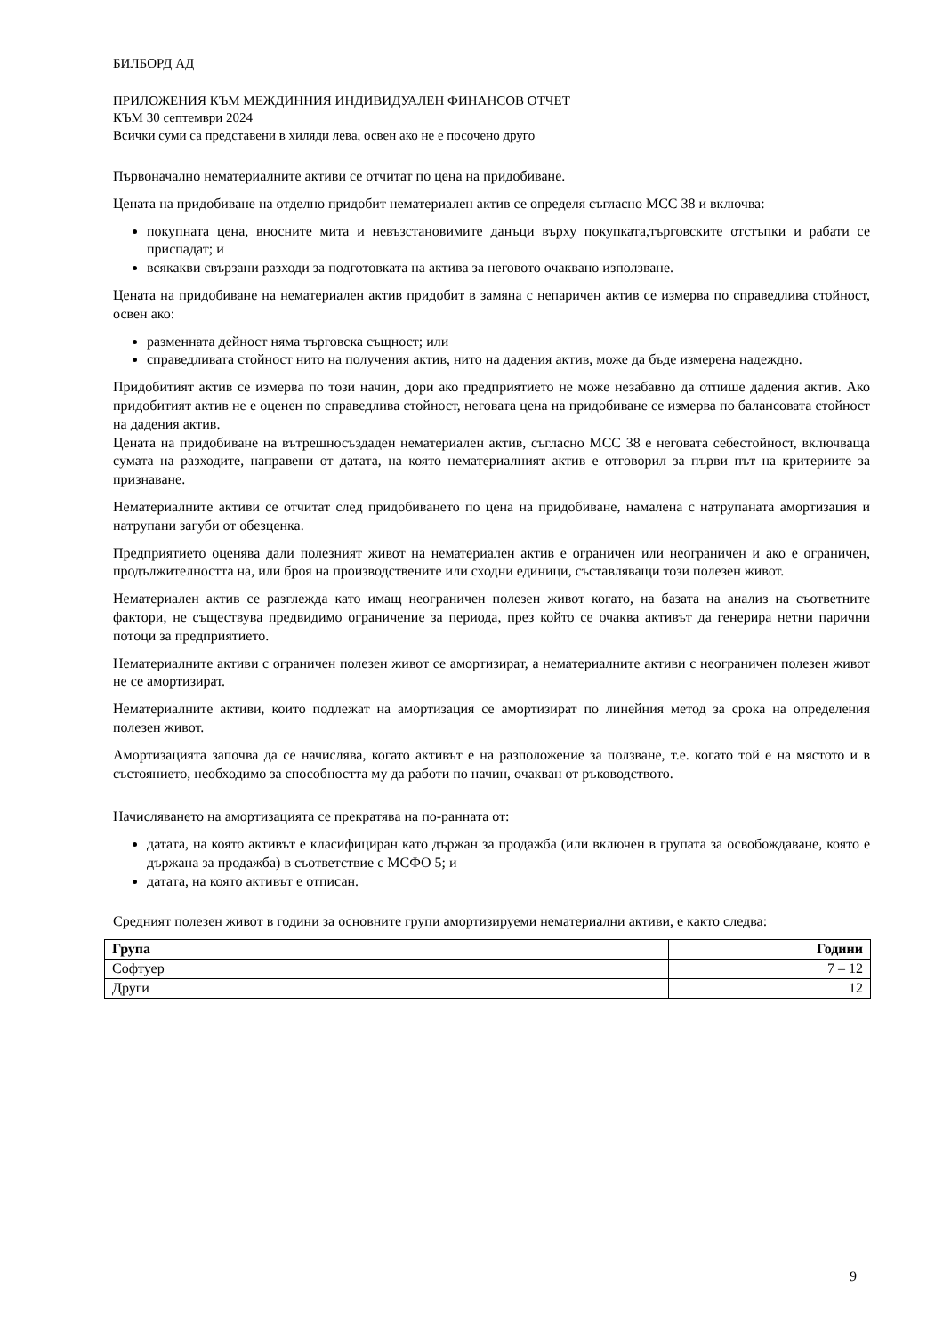БИЛБОРД АД
ПРИЛОЖЕНИЯ КЪМ МЕЖДИННИЯ ИНДИВИДУАЛЕН ФИНАНСОВ ОТЧЕТ
КЪМ 30 септември 2024
Всички суми са представени в хиляди лева, освен ако не е посочено друго
Първоначално нематериалните активи се отчитат по цена на придобиване.
Цената на придобиване на отделно придобит нематериален актив се определя съгласно МСС 38 и включва:
покупната цена, вносните мита и невъзстановимите данъци върху покупката,търговските отстъпки и рабати се приспадат; и
всякакви свързани разходи за подготовката на актива за неговото очаквано използване.
Цената на придобиване на нематериален актив придобит в замяна с непаричен актив се измерва по справедлива стойност, освен ако:
разменната дейност няма търговска същност; или
справедливата стойност нито на получения актив, нито на дадения актив, може да бъде измерена надеждно.
Придобитият актив се измерва по този начин, дори ако предприятието не може незабавно да отпише дадения актив. Ако придобитият актив не е оценен по справедлива стойност, неговата цена на придобиване се измерва по балансовата стойност на дадения актив.
Цената на придобиване на вътрешносъздаден нематериален актив, съгласно МСС 38 е неговата себестойност, включваща сумата на разходите, направени от датата, на която нематериалният актив е отговорил за първи път на критериите за признаване.
Нематериалните активи се отчитат след придобиването по цена на придобиване, намалена с натрупаната амортизация и натрупани загуби от обезценка.
Предприятието оценява дали полезният живот на нематериален актив е ограничен или неограничен и ако е ограничен, продължителността на, или броя на производствените или сходни единици, съставляващи този полезен живот.
Нематериален актив се разглежда като имащ неограничен полезен живот когато, на базата на анализ на съответните фактори, не съществува предвидимо ограничение за периода, през който се очаква активът да генерира нетни парични потоци за предприятието.
Нематериалните активи с ограничен полезен живот се амортизират, а нематериалните активи с неограничен полезен живот не се амортизират.
Нематериалните активи, които подлежат на амортизация се амортизират по линейния метод за срока на определения полезен живот.
Амортизацията започва да се начислява, когато активът е на разположение за ползване, т.е. когато той е на мястото и в състоянието, необходимо за способността му да работи по начин, очакван от ръководството.
Начисляването на амортизацията се прекратява на по-ранната от:
датата, на която активът е класифициран като държан за продажба (или включен в групата за освобождаване, която е държана за продажба) в съответствие с МСФО 5; и
датата, на която активът е отписан.
Средният полезен живот в години за основните групи амортизируеми нематериални активи, е както следва:
| Група | Години |
| --- | --- |
| Софтуер | 7 – 12 |
| Други | 12 |
9